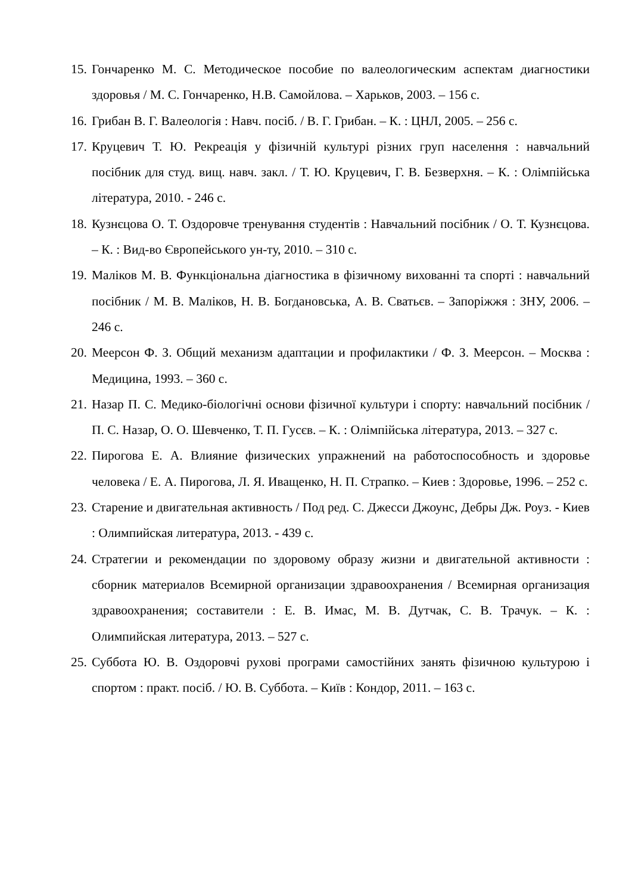15. Гончаренко М. С. Методическое пособие по валеологическим аспектам диагностики здоровья / М. С. Гончаренко, Н.В. Самойлова. – Харьков, 2003. – 156 с.
16. Грибан В. Г. Валеологія : Навч. посіб. / В. Г. Грибан. – К. : ЦНЛ, 2005. – 256 с.
17. Круцевич Т. Ю. Рекреація у фізичній культурі різних груп населення : навчальний посібник для студ. вищ. навч. закл. / Т. Ю. Круцевич, Г. В. Безверхня. – К. : Олімпійська література, 2010. - 246 с.
18. Кузнєцова О. Т. Оздоровче тренування студентів : Навчальний посібник / О. Т. Кузнєцова. – К. : Вид-во Європейського ун-ту, 2010. – 310 с.
19. Маліков М. В. Функціональна діагностика в фізичному вихованні та спорті : навчальний посібник / М. В. Маліков, Н. В. Богдановська, А. В. Сватьєв. – Запоріжжя : ЗНУ, 2006. – 246 с.
20. Меерсон Ф. З. Общий механизм адаптации и профилактики / Ф. З. Меерсон. – Москва : Медицина, 1993. – 360 с.
21. Назар П. С. Медико-біологічні основи фізичної культури і спорту: навчальний посібник / П. С. Назар, О. О. Шевченко, Т. П. Гусєв. – К. : Олімпійська література, 2013. – 327 с.
22. Пирогова Е. А. Влияние физических упражнений на работоспособность и здоровье человека / Е. А. Пирогова, Л. Я. Иващенко, Н. П. Страпко. – Киев : Здоровье, 1996. – 252 с.
23. Старение и двигательная активность / Под ред. С. Джесси Джоунс, Дебры Дж. Роуз. - Киев : Олимпийская литература, 2013. - 439 с.
24. Стратегии и рекомендации по здоровому образу жизни и двигательной активности : сборник материалов Всемирной организации здравоохранения / Всемирная организация здравоохранения; составители : Е. В. Имас, М. В. Дутчак, С. В. Трачук. – К. : Олимпийская литература, 2013. – 527 с.
25. Суббота Ю. В. Оздоровчі рухові програми самостійних занять фізичною культурою і спортом : практ. посіб. / Ю. В. Суббота. – Київ : Кондор, 2011. – 163 с.